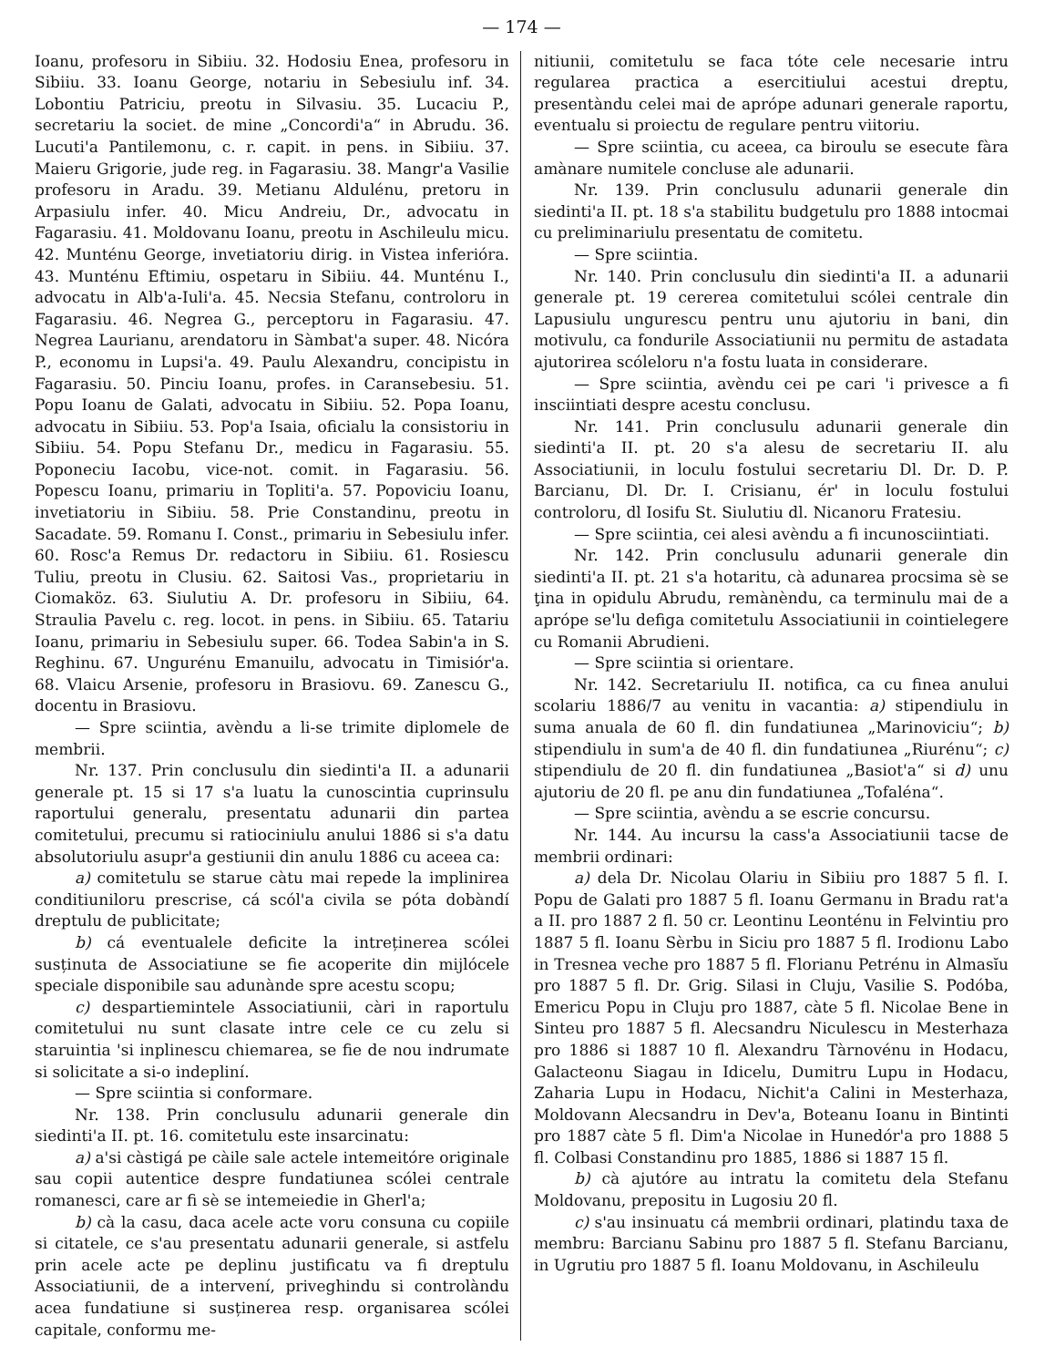— 174 —
Ioanu, profesoru in Sibiiu. 32. Hodosiu Enea, profesoru in Sibiiu. 33. Ioanu George, notariu in Sebesiulu inf. 34. Lobontiu Patriciu, preotu in Silvasiu. 35. Lucaciu P., secretariu la societ. de mine „Concordi'a“ in Abrudu. 36. Lucuti'a Pantilemonu, c. r. capit. in pens. in Sibiiu. 37. Maieru Grigorie, jude reg. in Fagarasiu. 38. Mangr'a Vasilie profesoru in Aradu. 39. Metianu Aldulénu, pretoru in Arpasiulu infer. 40. Micu Andreiu, Dr., advocatu in Fagarasiu. 41. Moldovanu Ioanu, preotu in Aschileulu micu. 42. Munténu George, invetiatoriu dirig. in Vistea inferióra. 43. Munténu Eftimiu, ospetaru in Sibiiu. 44. Munténu I., advocatu in Alb'a-Iuli'a. 45. Necsia Stefanu, controloru in Fagarasiu. 46. Negrea G., perceptoru in Fagarasiu. 47. Negrea Laurianu, arendatoru in Sàmbat'a super. 48. Nicóra P., economu in Lupsi'a. 49. Paulu Alexandru, concipistu in Fagarasiu. 50. Pinciu Ioanu, profes. in Caransebesiu. 51. Popu Ioanu de Galati, advocatu in Sibiiu. 52. Popa Ioanu, advocatu in Sibiiu. 53. Pop'a Isaia, oficialu la consistoriu in Sibiiu. 54. Popu Stefanu Dr., medicu in Fagarasiu. 55. Poponeciu Iacobu, vice-not. comit. in Fagarasiu. 56. Popescu Ioanu, primariu in Topliti'a. 57. Popoviciu Ioanu, invetiatoriu in Sibiiu. 58. Prie Constandinu, preotu in Sacadate. 59. Romanu I. Const., primariu in Sebesiulu infer. 60. Rosc'a Remus Dr. redactoru in Sibiiu. 61. Rosiescu Tuliu, preotu in Clusiu. 62. Saitosi Vas., proprietariu in Ciomaköz. 63. Siulutiu A. Dr. profesoru in Sibiiu, 64. Straulia Pavelu c. reg. locot. in pens. in Sibiiu. 65. Tatariu Ioanu, primariu in Sebesiulu super. 66. Todea Sabin'a in S. Reghinu. 67. Ungurénu Emanuilu, advocatu in Timisiór'a. 68. Vlaicu Arsenie, profesoru in Brasiovu. 69. Zanescu G., docentu in Brasiovu.
— Spre sciintia, avèndu a li-se trimite diplomele de membrii.
Nr. 137. Prin conclusulu din siedinti'a II. a adunarii generale pt. 15 si 17 s'a luatu la cunoscintia cuprinsulu raportului generalu, presentatu adunarii din partea comitetului, precumu si ratiociniulu anului 1886 si s'a datu absolutoriulu asupr'a gestiunii din anulu 1886 cu aceea ca:
a) comitetulu se starue càtu mai repede la implinirea conditiuniloru prescrise, cá scól'a civila se póta dobàndí dreptulu de publicitate;
b) cá eventualele deficite la intreținerea scólei susținuta de Associatiune se fie acoperite din mijlócele speciale disponibile sau adunànde spre acestu scopu;
c) despartiemintele Associatiunii, càri in raportulu comitetului nu sunt clasate intre cele ce cu zelu si staruintia 'si inplinescu chiemarea, se fie de nou indrumate si solicitate a si-o indepliní.
— Spre sciintia si conformare.
Nr. 138. Prin conclusulu adunarii generale din siedinti'a II. pt. 16. comitetulu este insarcinatu:
a) a'si càstigá pe càile sale actele intemeitóre originale sau copii autentice despre fundatiunea scólei centrale romanesci, care ar fi sè se intemeiedie in Gherl'a;
b) cà la casu, daca acele acte voru consuna cu copiile si citatele, ce s'au presentatu adunarii generale, si astfelu prin acele acte pe deplinu justificatu va fi dreptulu Associatiunii, de a intervení, priveghindu si controlàndu acea fundatiune si susținerea resp. organisarea scólei capitale, conformu me-
nitiunii, comitetulu se faca tóte cele necesarie intru regularea practica a esercitiului acestui dreptu, presentàndu celei mai de aprópe adunari generale raportu, eventualu si proiectu de regulare pentru viitoriu.
— Spre sciintia, cu aceea, ca biroulu se esecute fàra amànare numitele concluse ale adunarii.
Nr. 139. Prin conclusulu adunarii generale din siedinti'a II. pt. 18 s'a stabilitu budgetulu pro 1888 intocmai cu preliminariulu presentatu de comitetu.
— Spre sciintia.
Nr. 140. Prin conclusulu din siedinti'a II. a adunarii generale pt. 19 cererea comitetului scólei centrale din Lapusiulu ungurescu pentru unu ajutoriu in bani, din motivulu, ca fondurile Associatiunii nu permitu de astadata ajutorirea scóleloru n'a fostu luata in considerare.
— Spre sciintia, avèndu cei pe cari 'i privesce a fi insciintiati despre acestu conclusu.
Nr. 141. Prin conclusulu adunarii generale din siedinti'a II. pt. 20 s'a alesu de secretariu II. alu Associatiunii, in loculu fostului secretariu Dl. Dr. D. P. Barcianu, Dl. Dr. I. Crisianu, ér' in loculu fostului controloru, dl Iosifu St. Siulutiu dl. Nicanoru Fratesiu.
— Spre sciintia, cei alesi avèndu a fi incunosciintiati.
Nr. 142. Prin conclusulu adunarii generale din siedinti'a II. pt. 21 s'a hotaritu, cà adunarea procsima sè se ţina in opidulu Abrudu, remànèndu, ca terminulu mai de a aprópe se'lu defiga comitetulu Associatiunii in cointielegere cu Romanii Abrudieni.
— Spre sciintia si orientare.
Nr. 142. Secretariulu II. notifica, ca cu finea anului scolariu 1886/7 au venitu in vacantia: a) stipendiulu in suma anuala de 60 fl. din fundatiunea „Marinoviciu“; b) stipendiulu in sum'a de 40 fl. din fundatiunea „Riurénu“; c) stipendiulu de 20 fl. din fundatiunea „Basiot'a“ si d) unu ajutoriu de 20 fl. pe anu din fundatiunea „Tofaléna“.
— Spre sciintia, avèndu a se escrie concursu.
Nr. 144. Au incursu la cass'a Associatiunii tacse de membrii ordinari:
a) dela Dr. Nicolau Olariu in Sibiiu pro 1887 5 fl. I. Popu de Galati pro 1887 5 fl. Ioanu Germanu in Bradu rat'a a II. pro 1887 2 fl. 50 cr. Leontinu Leonténu in Felvintiu pro 1887 5 fl. Ioanu Sèrbu in Siciu pro 1887 5 fl. Irodionu Labo in Tresnea veche pro 1887 5 fl. Florianu Petrénu in Almasĭu pro 1887 5 fl. Dr. Grig. Silasi in Cluju, Vasilie S. Podóba, Emericu Popu in Cluju pro 1887, càte 5 fl. Nicolae Bene in Sinteu pro 1887 5 fl. Alecsandru Niculescu in Mesterhaza pro 1886 si 1887 10 fl. Alexandru Tàrnovénu in Hodacu, Galacteonu Siagau in Idicelu, Dumitru Lupu in Hodacu, Zaharia Lupu in Hodacu, Nichit'a Calini in Mesterhaza, Moldovann Alecsandru in Dev'a, Boteanu Ioanu in Bintinti pro 1887 càte 5 fl. Dim'a Nicolae in Hunedór'a pro 1888 5 fl. Colbasi Constandinu pro 1885, 1886 si 1887 15 fl.
b) cà ajutóre au intratu la comitetu dela Stefanu Moldovanu, prepositu in Lugosiu 20 fl.
c) s'au insinuatu cá membrii ordinari, platindu taxa de membru: Barcianu Sabinu pro 1887 5 fl. Stefanu Barcianu, in Ugrutiu pro 1887 5 fl. Ioanu Moldovanu, in Aschileulu